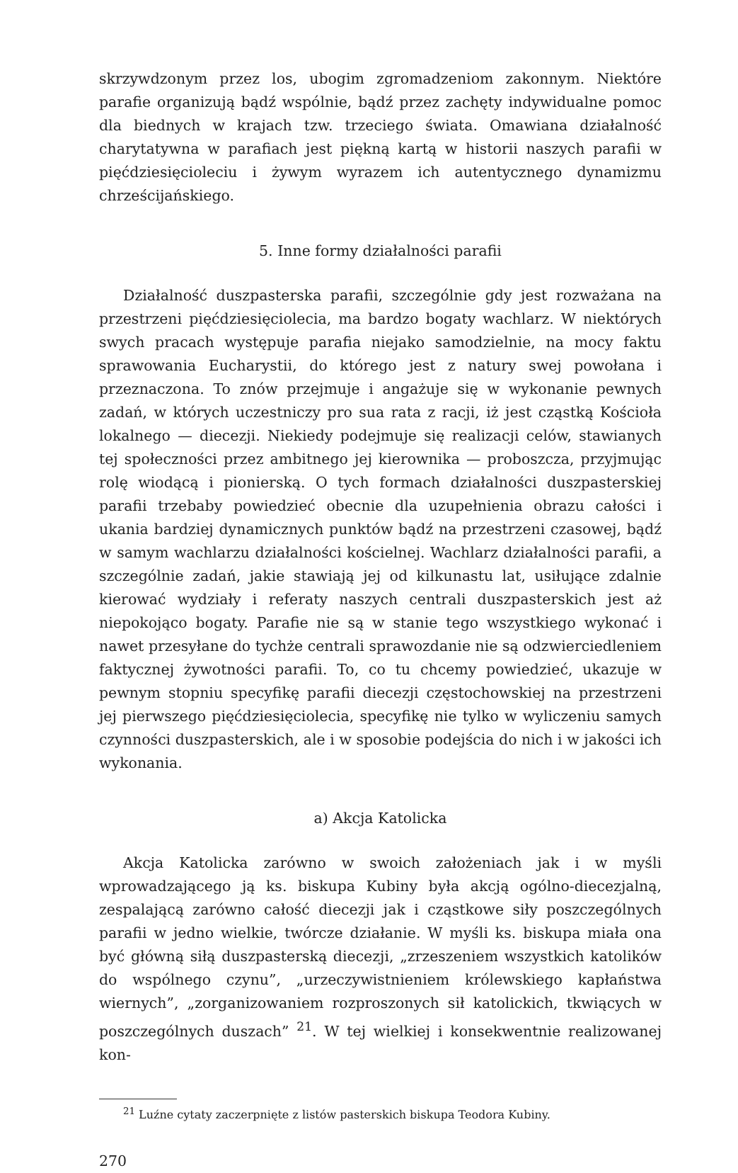skrzywdzonym przez los, ubogim zgromadzeniom zakonnym. Niektóre parafie organizują bądź wspólnie, bądź przez zachęty indywidualne pomoc dla biednych w krajach tzw. trzeciego świata. Omawiana działalność charytatywna w parafiach jest piękną kartą w historii naszych parafii w pięćdziesięcioleciu i żywym wyrazem ich autentycznego dynamizmu chrześcijańskiego.
5. Inne formy działalności parafii
Działalność duszpasterska parafii, szczególnie gdy jest rozważana na przestrzeni pięćdziesięciolecia, ma bardzo bogaty wachlarz. W niektórych swych pracach występuje parafia niejako samodzielnie, na mocy faktu sprawowania Eucharystii, do którego jest z natury swej powołana i przeznaczona. To znów przejmuje i angażuje się w wykonanie pewnych zadań, w których uczestniczy pro sua rata z racji, iż jest cząstką Kościoła lokalnego — diecezji. Niekiedy podejmuje się realizacji celów, stawianych tej społeczności przez ambitnego jej kierownika — proboszcza, przyjmując rolę wiodącą i pionierską. O tych formach działalności duszpasterskiej parafii trzebaby powiedzieć obecnie dla uzupełnienia obrazu całości i ukania bardziej dynamicznych punktów bądź na przestrzeni czasowej, bądź w samym wachlarzu działalności kościelnej. Wachlarz działalności parafii, a szczególnie zadań, jakie stawiają jej od kilkunastu lat, usiłujące zdalnie kierować wydziały i referaty naszych centrali duszpasterskich jest aż niepokojąco bogaty. Parafie nie są w stanie tego wszystkiego wykonać i nawet przesyłane do tychże centrali sprawozdanie nie są odzwierciedleniem faktycznej żywotności parafii. To, co tu chcemy powiedzieć, ukazuje w pewnym stopniu specyfikę parafii diecezji częstochowskiej na przestrzeni jej pierwszego pięćdziesięciolecia, specyfikę nie tylko w wyliczeniu samych czynności duszpasterskich, ale i w sposobie podejścia do nich i w jakości ich wykonania.
a) Akcja Katolicka
Akcja Katolicka zarówno w swoich założeniach jak i w myśli wprowadzającego ją ks. biskupa Kubiny była akcją ogólno-diecezjalną, zespalającą zarówno całość diecezji jak i cząstkowe siły poszczególnych parafii w jedno wielkie, twórcze działanie. W myśli ks. biskupa miała ona być główną siłą duszpasterską diecezji, „zrzeszeniem wszystkich katolików do wspólnego czynu”, „urzeczywistnieniem królewskiego kapłaństwa wiernych”, „zorganizowaniem rozproszonych sił katolickich, tkwiących w poszczególnych duszach” <sup>21</sup>. W tej wielkiej i konsekwentnie realizowanej kon-
<sup>21</sup> Luźne cytaty zaczerpnięte z listów pasterskich biskupa Teodora Kubiny.
270